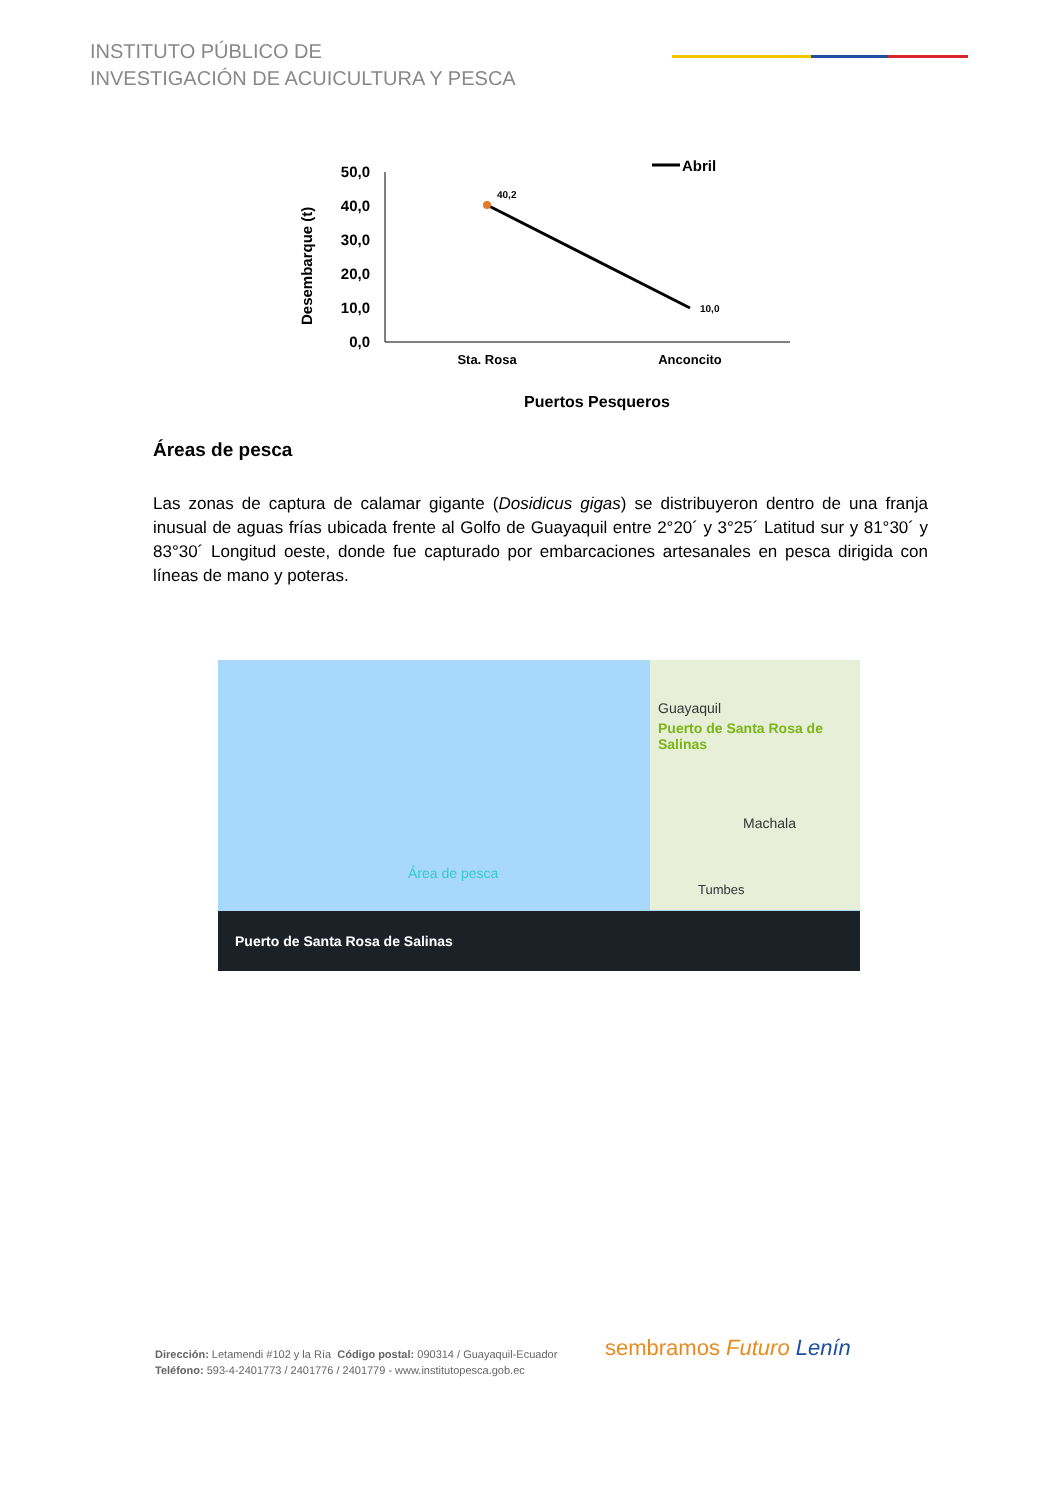INSTITUTO PÚBLICO DE
INVESTIGACIÓN DE ACUICULTURA Y PESCA
Desembarque (t)
50,0
40,0
30,0
20,0
10,0
0,0
40,2
10,0
Abril
Sta. Rosa
Anconcito
Puertos Pesqueros
Áreas de pesca
Las zonas de captura de calamar gigante (Dosidicus gigas) se distribuyeron dentro de una franja inusual de aguas frías ubicada frente al Golfo de Guayaquil entre 2°20´ y 3°25´ Latitud sur y 81°30´ y 83°30´ Longitud oeste, donde fue capturado por embarcaciones artesanales en pesca dirigida con líneas de mano y poteras.
Guayaquil
Puerto de Santa Rosa de Salinas
Machala
Tumbes
Área de pesca
Puerto de Santa Rosa de Salinas
Dirección: Letamendi #102 y la Ría Código postal: 090314 / Guayaquil-Ecuador
Teléfono: 593-4-2401773 / 2401776 / 2401779 - www.institutopesca.gob.ec
sembramos Futuro Lenín